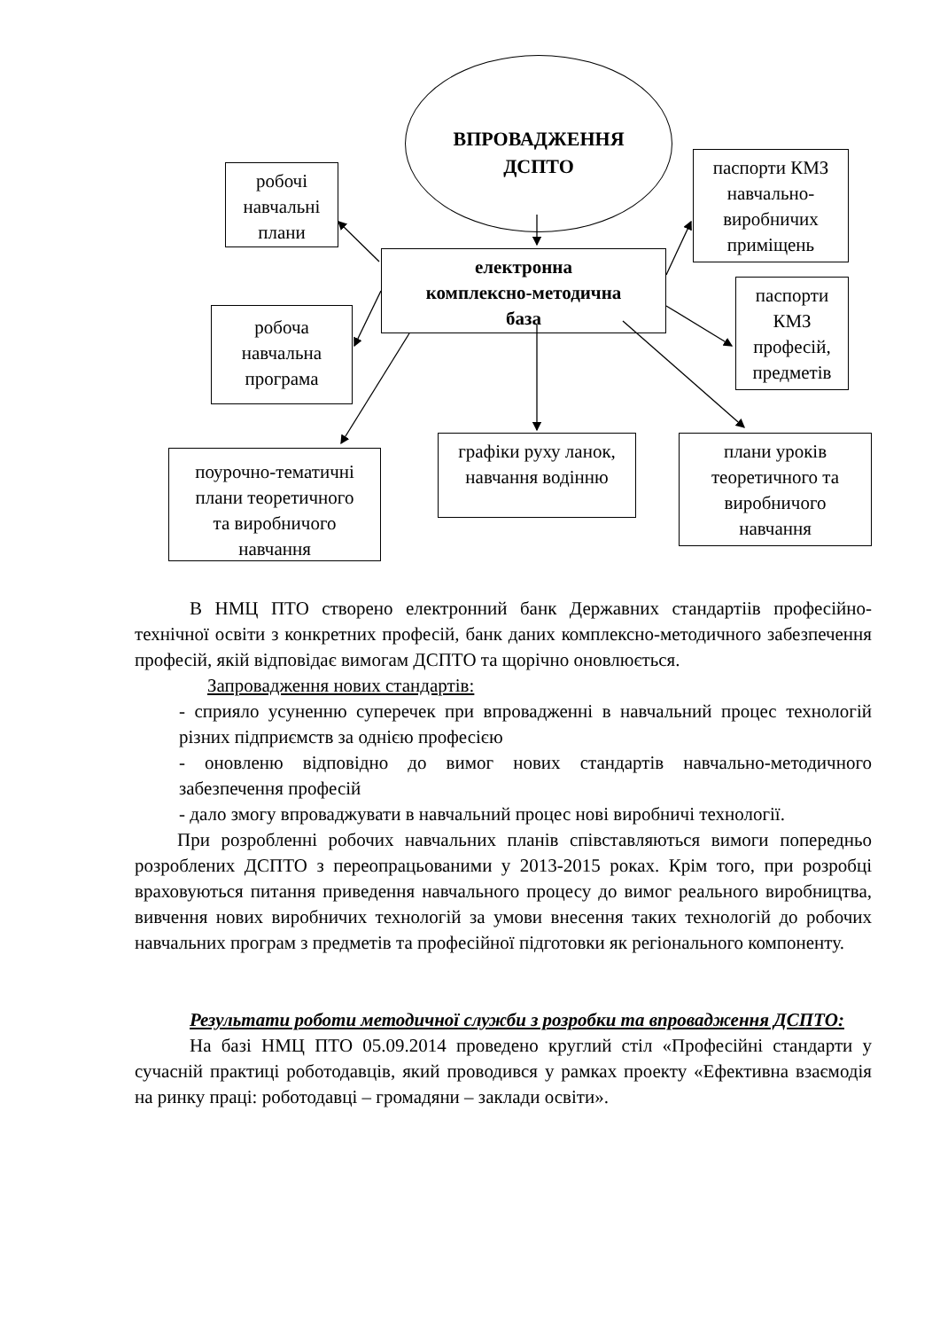ВПРОВАДЖЕННЯ
ДСПТО
робочі
навчальні
плани
електронна
комплексно-методична
база
робоча
навчальна
програма
паспорти КМЗ
навчально-
виробничих
приміщень
паспорти
КМЗ
професій,
предметів
поурочно-тематичні
плани теоретичного
та виробничого
навчання
графіки руху ланок,
навчання водінню
плани уроків
теоретичного та
виробничого
навчання
В НМЦ ПТО створено електронний банк Державних стандартіів професійно-технічної освіти з конкретних професій, банк даних комплексно-методичного забезпечення професій, якій відповідає вимогам ДСПТО та щорічно оновлюється.
Запровадження нових стандартів:
- сприяло усуненню суперечек при впровадженні в навчальний процес технологій різних підприємств за однією професією
- оновленю відповідно до вимог нових стандартів навчально-методичного забезпечення професій
- дало змогу впроваджувати в навчальний процес нові виробничі технології.
При розробленні робочих навчальних планів співставляються вимоги попередньо розроблених ДСПТО з переопрацьованими у 2013-2015 роках. Крім того, при розробці враховуються питання приведення навчального процесу до вимог реального виробництва, вивчення нових виробничих технологій за умови внесення таких технологій до робочих навчальних програм з предметів та професійної підготовки як регіонального компоненту.
Результати роботи методичної служби з розробки та впровадження ДСПТО:
На базі НМЦ ПТО 05.09.2014 проведено круглий стіл «Професійні стандарти у сучасній практиці роботодавців, який проводився у рамках проекту «Ефективна взаємодія на ринку праці: роботодавці – громадяни – заклади освіти».